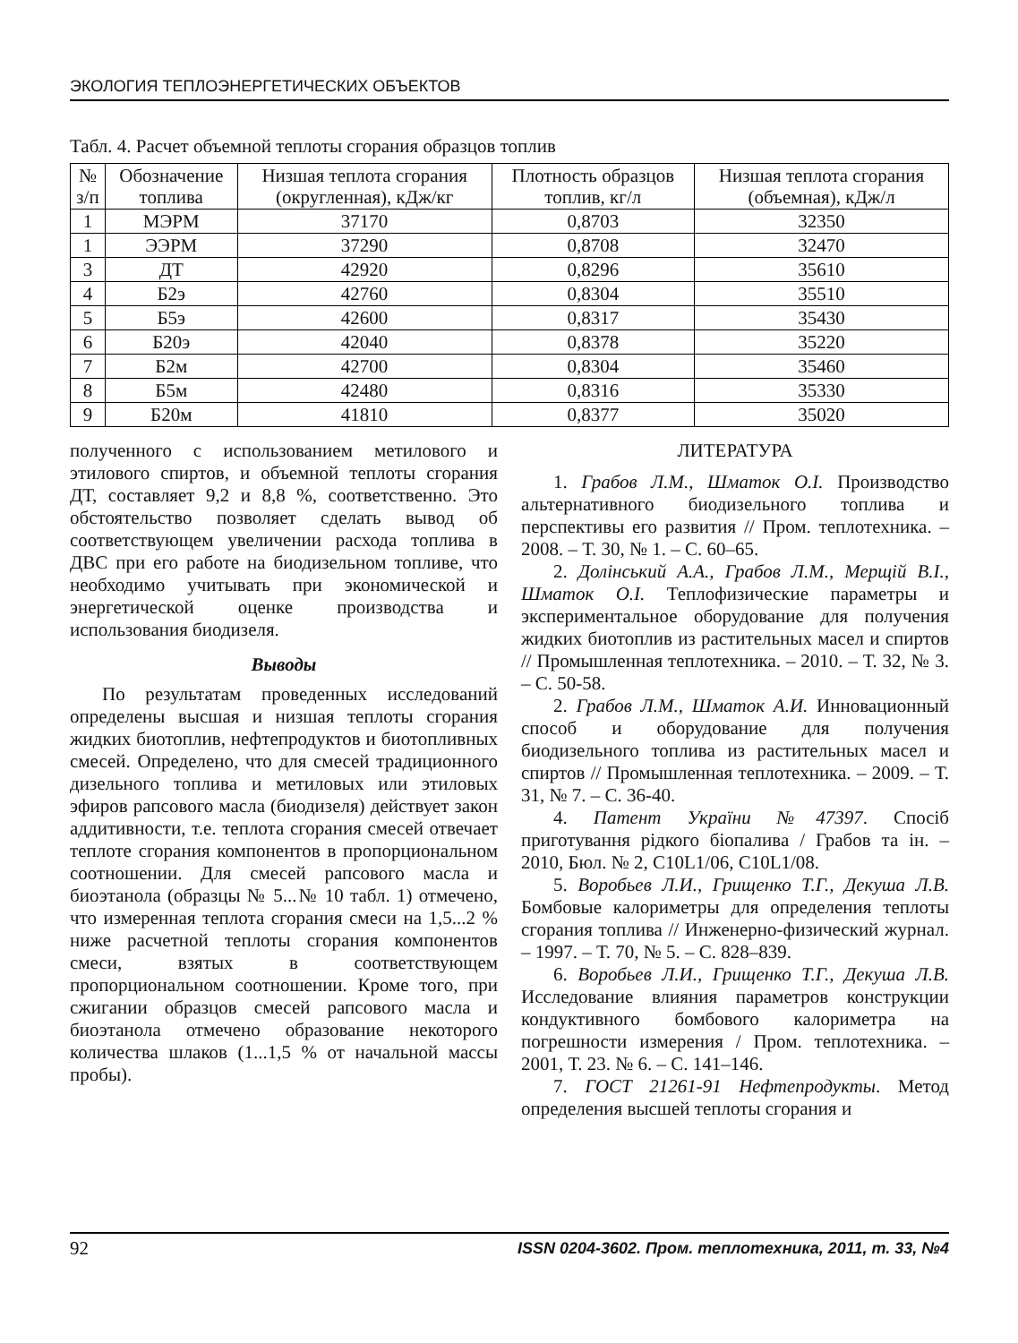ЭКОЛОГИЯ ТЕПЛОЭНЕРГЕТИЧЕСКИХ ОБЪЕКТОВ
Табл. 4. Расчет объемной теплоты сгорания образцов топлив
| № з/п | Обозначение топлива | Низшая теплота сгорания (округленная), кДж/кг | Плотность образцов топлив, кг/л | Низшая теплота сгорания (объемная), кДж/л |
| --- | --- | --- | --- | --- |
| 1 | МЭРМ | 37170 | 0,8703 | 32350 |
| 1 | ЭЭРМ | 37290 | 0,8708 | 32470 |
| 3 | ДТ | 42920 | 0,8296 | 35610 |
| 4 | Б2э | 42760 | 0,8304 | 35510 |
| 5 | Б5э | 42600 | 0,8317 | 35430 |
| 6 | Б20э | 42040 | 0,8378 | 35220 |
| 7 | Б2м | 42700 | 0,8304 | 35460 |
| 8 | Б5м | 42480 | 0,8316 | 35330 |
| 9 | Б20м | 41810 | 0,8377 | 35020 |
полученного с использованием метилового и этилового спиртов, и объемной теплоты сгорания ДТ, составляет 9,2 и 8,8 %, соответственно. Это обстоятельство позволяет сделать вывод об соответствующем увеличении расхода топлива в ДВС при его работе на биодизельном топливе, что необходимо учитывать при экономической и энергетической оценке производства и использования биодизеля.
Выводы
По результатам проведенных исследований определены высшая и низшая теплоты сгорания жидких биотоплив, нефтепродуктов и биотопливных смесей. Определено, что для смесей традиционного дизельного топлива и метиловых или этиловых эфиров рапсового масла (биодизеля) действует закон аддитивности, т.е. теплота сгорания смесей отвечает теплоте сгорания компонентов в пропорциональном соотношении. Для смесей рапсового масла и биоэтанола (образцы № 5...№ 10 табл. 1) отмечено, что измеренная теплота сгорания смеси на 1,5...2 % ниже расчетной теплоты сгорания компонентов смеси, взятых в соответствующем пропорциональном соотношении. Кроме того, при сжигании образцов смесей рапсового масла и биоэтанола отмечено образование некоторого количества шлаков (1...1,5 % от начальной массы пробы).
ЛИТЕРАТУРА
1. Грабов Л.М., Шматок О.І. Производство альтернативного биодизельного топлива и перспективы его развития // Пром. теплотехника. – 2008. – Т. 30, № 1. – С. 60–65.
2. Долінський А.А., Грабов Л.М., Мерщій В.І., Шматок О.І. Теплофизические параметры и экспериментальное оборудование для получения жидких биотоплив из растительных масел и спиртов // Промышленная теплотехника. – 2010. – Т. 32, № 3. – С. 50-58.
2. Грабов Л.М., Шматок А.И. Инновационный способ и оборудование для получения биодизельного топлива из растительных масел и спиртов // Промышленная теплотехника. – 2009. – Т. 31, № 7. – С. 36-40.
4. Патент України №47397. Спосіб приготування рідкого біопалива / Грабов та ін. – 2010, Бюл. № 2, C10L1/06, C10L1/08.
5. Воробьев Л.И., Грищенко Т.Г., Декуша Л.В. Бомбовые калориметры для определения теплоты сгорания топлива // Инженерно-физический журнал. – 1997. – Т. 70, № 5. – С. 828–839.
6. Воробьев Л.И., Грищенко Т.Г., Декуша Л.В. Исследование влияния параметров конструкции кондуктивного бомбового калориметра на погрешности измерения / Пром. теплотехника. – 2001, Т. 23. № 6. – С. 141–146.
7. ГОСТ 21261-91 Нефтепродукты. Метод определения высшей теплоты сгорания и
92 ISSN 0204-3602. Пром. теплотехника, 2011, т. 33, №4